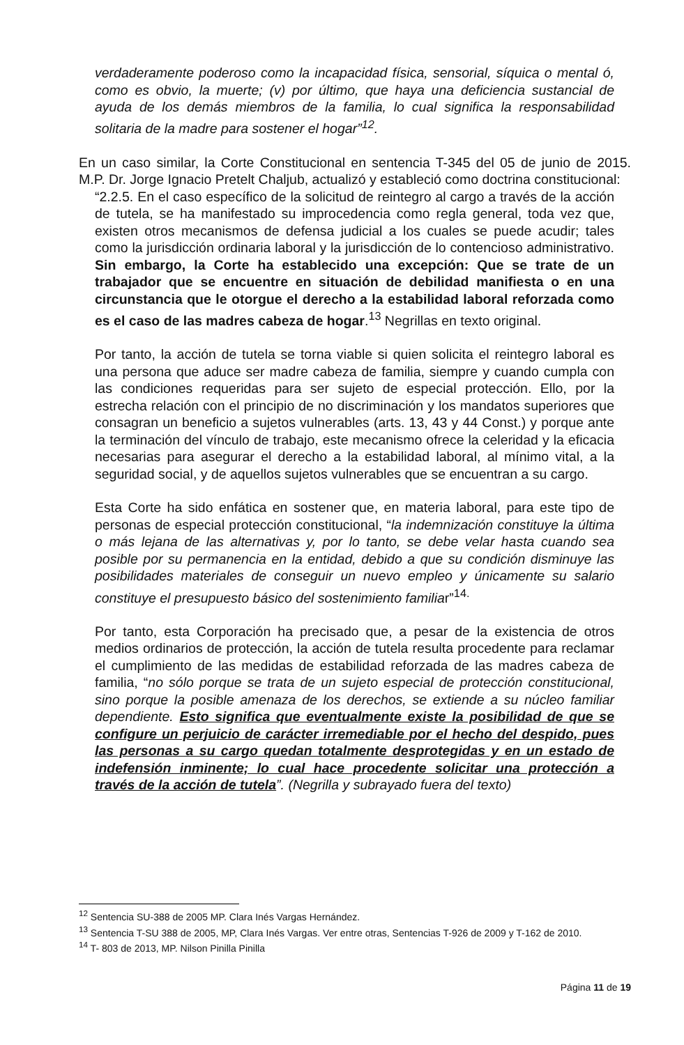verdaderamente poderoso como la incapacidad física, sensorial, síquica o mental ó, como es obvio, la muerte; (v) por último, que haya una deficiencia sustancial de ayuda de los demás miembros de la familia, lo cual significa la responsabilidad solitaria de la madre para sostener el hogar”<sup>12</sup>.
En un caso similar, la Corte Constitucional en sentencia T-345 del 05 de junio de 2015. M.P. Dr. Jorge Ignacio Pretelt Chaljub, actualizó y estableció como doctrina constitucional:
“2.2.5. En el caso específico de la solicitud de reintegro al cargo a través de la acción de tutela, se ha manifestado su improcedencia como regla general, toda vez que, existen otros mecanismos de defensa judicial a los cuales se puede acudir; tales como la jurisdicción ordinaria laboral y la jurisdicción de lo contencioso administrativo. Sin embargo, la Corte ha establecido una excepción: Que se trate de un trabajador que se encuentre en situación de debilidad manifiesta o en una circunstancia que le otorgue el derecho a la estabilidad laboral reforzada como es el caso de las madres cabeza de hogar.<sup>13</sup> Negrillas en texto original.
Por tanto, la acción de tutela se torna viable si quien solicita el reintegro laboral es una persona que aduce ser madre cabeza de familia, siempre y cuando cumpla con las condiciones requeridas para ser sujeto de especial protección. Ello, por la estrecha relación con el principio de no discriminación y los mandatos superiores que consagran un beneficio a sujetos vulnerables (arts. 13, 43 y 44 Const.) y porque ante la terminación del vínculo de trabajo, este mecanismo ofrece la celeridad y la eficacia necesarias para asegurar el derecho a la estabilidad laboral, al mínimo vital, a la seguridad social, y de aquellos sujetos vulnerables que se encuentran a su cargo.
Esta Corte ha sido enfática en sostener que, en materia laboral, para este tipo de personas de especial protección constitucional, “la indemnización constituye la última o más lejana de las alternativas y, por lo tanto, se debe velar hasta cuando sea posible por su permanencia en la entidad, debido a que su condición disminuye las posibilidades materiales de conseguir un nuevo empleo y únicamente su salario constituye el presupuesto básico del sostenimiento familiar”<sup>14.</sup>
Por tanto, esta Corporación ha precisado que, a pesar de la existencia de otros medios ordinarios de protección, la acción de tutela resulta procedente para reclamar el cumplimiento de las medidas de estabilidad reforzada de las madres cabeza de familia, “no sólo porque se trata de un sujeto especial de protección constitucional, sino porque la posible amenaza de los derechos, se extiende a su núcleo familiar dependiente. Esto significa que eventualmente existe la posibilidad de que se configure un perjuicio de carácter irremediable por el hecho del despido, pues las personas a su cargo quedan totalmente desprotegidas y en un estado de indefensión inminente; lo cual hace procedente solicitar una protección a través de la acción de tutela”. (Negrilla y subrayado fuera del texto)
<sup>12</sup> Sentencia SU-388 de 2005 MP. Clara Inés Vargas Hernández.
<sup>13</sup> Sentencia T-SU 388 de 2005, MP, Clara Inés Vargas. Ver entre otras, Sentencias T-926 de 2009 y T-162 de 2010.
<sup>14</sup> T- 803 de 2013, MP. Nilson Pinilla Pinilla
Página 11 de 19